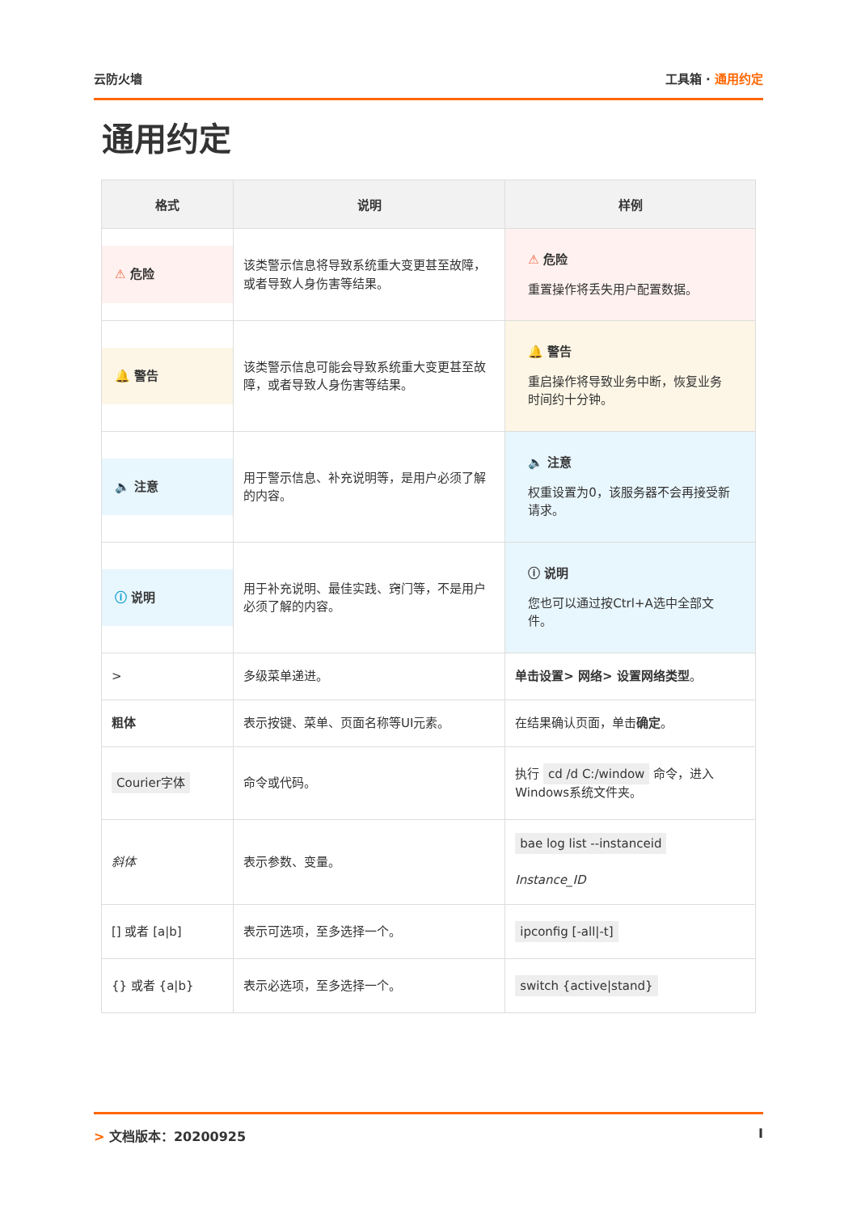云防火墙 工具箱 · 通用约定
通用约定
| 格式 | 说明 | 样例 |
| --- | --- | --- |
| ⚠ 危险 | 该类警示信息将导致系统重大变更甚至故障，或者导致人身伤害等结果。 | ⚠ 危险 重置操作将丢失用户配置数据。 |
| 🔔 警告 | 该类警示信息可能会导致系统重大变更甚至故障，或者导致人身伤害等结果。 | 🔔 警告 重启操作将导致业务中断，恢复业务时间约十分钟。 |
| 🔈 注意 | 用于警示信息、补充说明等，是用户必须了解的内容。 | 🔈 注意 权重设置为0，该服务器不会再接受新请求。 |
| ⓘ 说明 | 用于补充说明、最佳实践、窍门等，不是用户必须了解的内容。 | ⓘ 说明 您也可以通过按Ctrl+A选中全部文件。 |
| > | 多级菜单递进。 | 单击设置> 网络> 设置网络类型 。 |
| 粗体 | 表示按键、菜单、页面名称等UI元素。 | 在结果确认页面，单击 确定 。 |
| Courier字体 | 命令或代码。 | 执行 cd /d C:/window 命令，进入Windows系统文件夹。 |
| 斜体 | 表示参数、变量。 | bae log list --instanceid Instance_ID |
| [] 或者 [a/b] | 表示可选项，至多选择一个。 | ipconfig [-all/-t] |
| {} 或者 {a/b} | 表示必选项，至多选择一个。 | switch {active/stand} |
> 文档版本：20200925 I